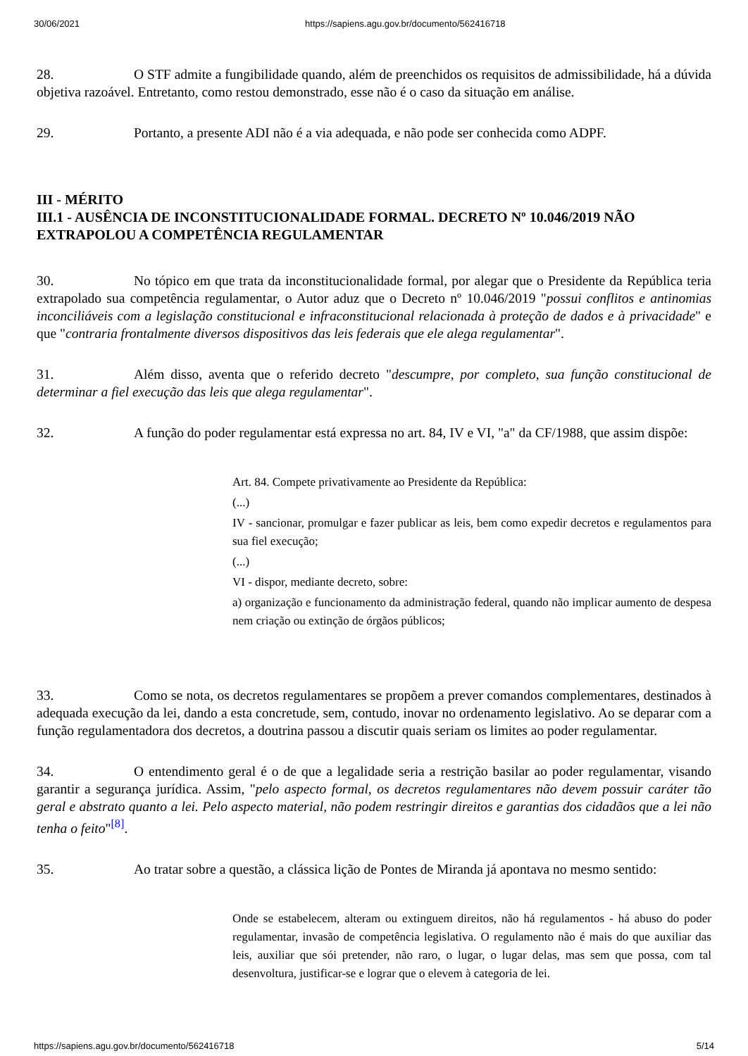30/06/2021 https://sapiens.agu.gov.br/documento/562416718
28. O STF admite a fungibilidade quando, além de preenchidos os requisitos de admissibilidade, há a dúvida objetiva razoável. Entretanto, como restou demonstrado, esse não é o caso da situação em análise.
29. Portanto, a presente ADI não é a via adequada, e não pode ser conhecida como ADPF.
III - MÉRITO
III.1 - AUSÊNCIA DE INCONSTITUCIONALIDADE FORMAL. DECRETO Nº 10.046/2019 NÃO EXTRAPOLOU A COMPETÊNCIA REGULAMENTAR
30. No tópico em que trata da inconstitucionalidade formal, por alegar que o Presidente da República teria extrapolado sua competência regulamentar, o Autor aduz que o Decreto nº 10.046/2019 "possui conflitos e antinomias inconciliáveis com a legislação constitucional e infraconstitucional relacionada à proteção de dados e à privacidade" e que "contraria frontalmente diversos dispositivos das leis federais que ele alega regulamentar".
31. Além disso, aventa que o referido decreto "descumpre, por completo, sua função constitucional de determinar a fiel execução das leis que alega regulamentar".
32. A função do poder regulamentar está expressa no art. 84, IV e VI, "a" da CF/1988, que assim dispõe:
Art. 84. Compete privativamente ao Presidente da República:
(...)
IV - sancionar, promulgar e fazer publicar as leis, bem como expedir decretos e regulamentos para sua fiel execução;
(...)
VI - dispor, mediante decreto, sobre:
a) organização e funcionamento da administração federal, quando não implicar aumento de despesa nem criação ou extinção de órgãos públicos;
33. Como se nota, os decretos regulamentares se propõem a prever comandos complementares, destinados à adequada execução da lei, dando a esta concretude, sem, contudo, inovar no ordenamento legislativo. Ao se deparar com a função regulamentadora dos decretos, a doutrina passou a discutir quais seriam os limites ao poder regulamentar.
34. O entendimento geral é o de que a legalidade seria a restrição basilar ao poder regulamentar, visando garantir a segurança jurídica. Assim, "pelo aspecto formal, os decretos regulamentares não devem possuir caráter tão geral e abstrato quanto a lei. Pelo aspecto material, não podem restringir direitos e garantias dos cidadãos que a lei não tenha o feito"<sup>[8]</sup>.
35. Ao tratar sobre a questão, a clássica lição de Pontes de Miranda já apontava no mesmo sentido:
Onde se estabelecem, alteram ou extinguem direitos, não há regulamentos - há abuso do poder regulamentar, invasão de competência legislativa. O regulamento não é mais do que auxiliar das leis, auxiliar que sói pretender, não raro, o lugar, o lugar delas, mas sem que possa, com tal desenvoltura, justificar-se e lograr que o elevem à categoria de lei.
https://sapiens.agu.gov.br/documento/562416718 5/14